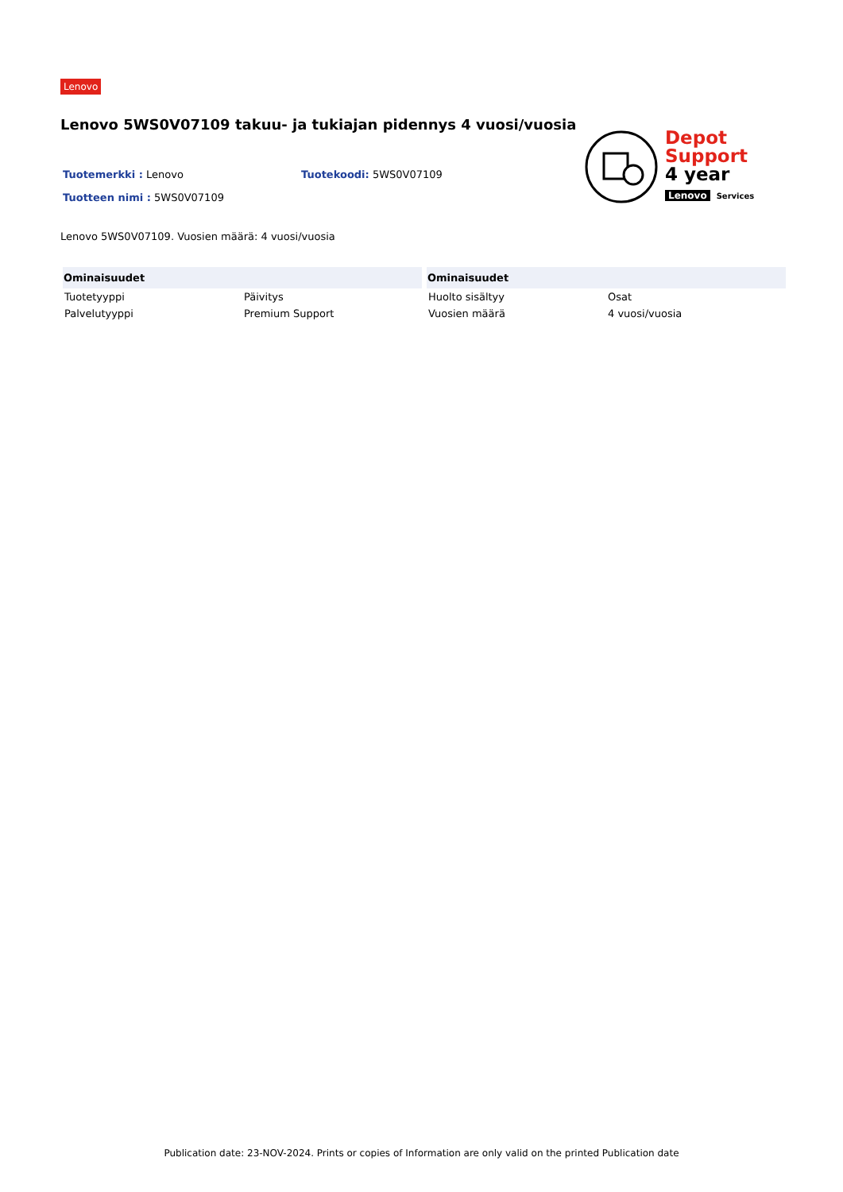Lenovo
Lenovo 5WS0V07109 takuu- ja tukiajan pidennys 4 vuosi/vuosia
Depot
Support
4 year
Lenovo Services
Tuotemerkki : Lenovo Tuotekoodi: 5WS0V07109
Tuotteen nimi : 5WS0V07109
Lenovo 5WS0V07109. Vuosien määrä: 4 vuosi/vuosia
| Ominaisuudet | |
| --- | --- |
| Tuotetyyppi | Päivitys |
| Palvelutyyppi | Premium Support |
| Ominaisuudet | |
| --- | --- |
| Huolto sisältyy | Osat |
| Vuosien määrä | 4 vuosi/vuosia |
Publication date: 23-NOV-2024. Prints or copies of Information are only valid on the printed Publication date